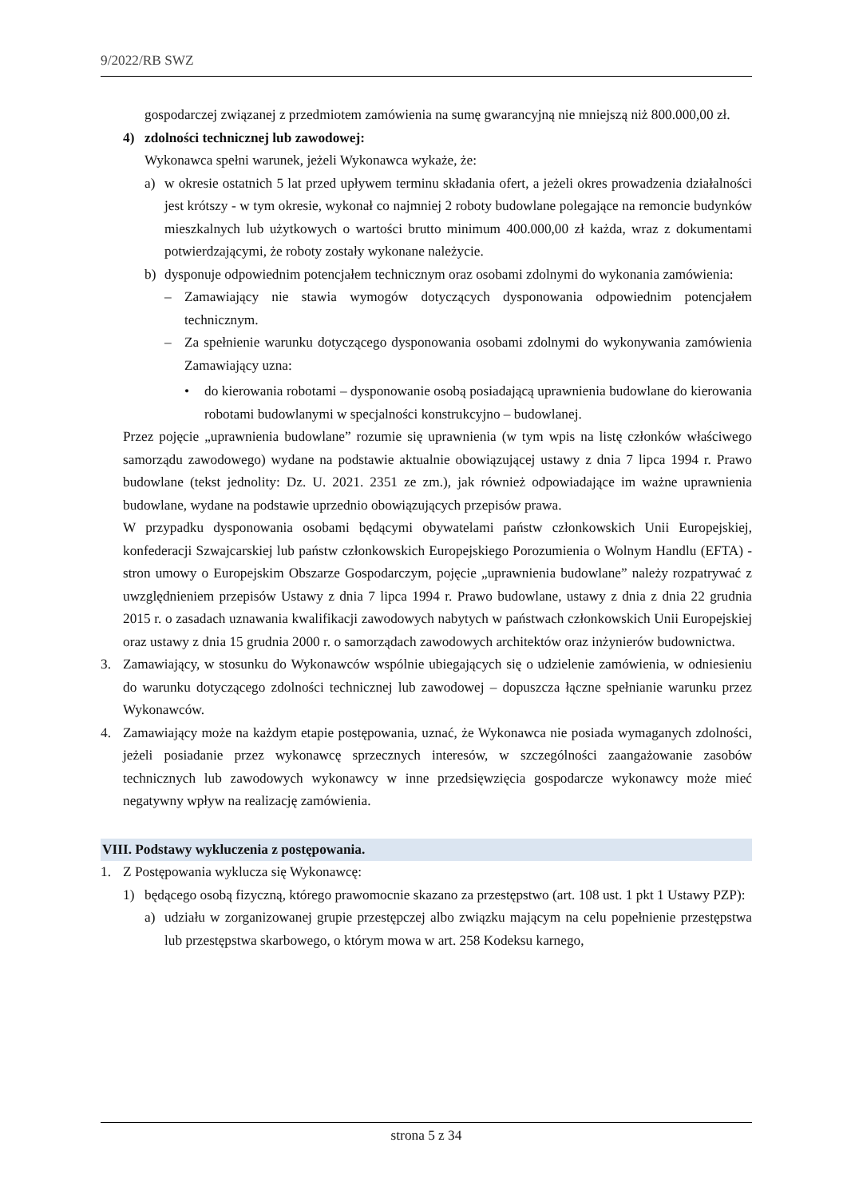9/2022/RB SWZ
gospodarczej związanej z przedmiotem zamówienia na sumę gwarancyjną nie mniejszą niż 800.000,00 zł.
4) zdolności technicznej lub zawodowej:
Wykonawca spełni warunek, jeżeli Wykonawca wykaże, że:
a) w okresie ostatnich 5 lat przed upływem terminu składania ofert, a jeżeli okres prowadzenia działalności jest krótszy - w tym okresie, wykonał co najmniej 2 roboty budowlane polegające na remoncie budynków mieszkalnych lub użytkowych o wartości brutto minimum 400.000,00 zł każda, wraz z dokumentami potwierdzającymi, że roboty zostały wykonane należycie.
b) dysponuje odpowiednim potencjałem technicznym oraz osobami zdolnymi do wykonania zamówienia:
– Zamawiający nie stawia wymogów dotyczących dysponowania odpowiednim potencjałem technicznym.
– Za spełnienie warunku dotyczącego dysponowania osobami zdolnymi do wykonywania zamówienia Zamawiający uzna:
• do kierowania robotami – dysponowanie osobą posiadającą uprawnienia budowlane do kierowania robotami budowlanymi w specjalności konstrukcyjno – budowlanej.
Przez pojęcie „uprawnienia budowlane” rozumie się uprawnienia (w tym wpis na listę członków właściwego samorządu zawodowego) wydane na podstawie aktualnie obowiązującej ustawy z dnia 7 lipca 1994 r. Prawo budowlane (tekst jednolity: Dz. U. 2021. 2351 ze zm.), jak również odpowiadające im ważne uprawnienia budowlane, wydane na podstawie uprzednio obowiązujących przepisów prawa.
W przypadku dysponowania osobami będącymi obywatelami państw członkowskich Unii Europejskiej, konfederacji Szwajcarskiej lub państw członkowskich Europejskiego Porozumienia o Wolnym Handlu (EFTA) - stron umowy o Europejskim Obszarze Gospodarczym, pojęcie „uprawnienia budowlane” należy rozpatrywać z uwzględnieniem przepisów Ustawy z dnia 7 lipca 1994 r. Prawo budowlane, ustawy z dnia z dnia 22 grudnia 2015 r. o zasadach uznawania kwalifikacji zawodowych nabytych w państwach członkowskich Unii Europejskiej oraz ustawy z dnia 15 grudnia 2000 r. o samorządach zawodowych architektów oraz inżynierów budownictwa.
3. Zamawiający, w stosunku do Wykonawców wspólnie ubiegających się o udzielenie zamówienia, w odniesieniu do warunku dotyczącego zdolności technicznej lub zawodowej – dopuszcza łączne spełnianie warunku przez Wykonawców.
4. Zamawiający może na każdym etapie postępowania, uznać, że Wykonawca nie posiada wymaganych zdolności, jeżeli posiadanie przez wykonawcę sprzecznych interesów, w szczególności zaangażowanie zasobów technicznych lub zawodowych wykonawcy w inne przedsięwzięcia gospodarcze wykonawcy może mieć negatywny wpływ na realizację zamówienia.
VIII. Podstawy wykluczenia z postępowania.
1. Z Postępowania wyklucza się Wykonawcę:
1) będącego osobą fizyczną, którego prawomocnie skazano za przestępstwo (art. 108 ust. 1 pkt 1 Ustawy PZP):
a) udziału w zorganizowanej grupie przestępczej albo związku mającym na celu popełnienie przestępstwa lub przestępstwa skarbowego, o którym mowa w art. 258 Kodeksu karnego,
strona 5 z 34